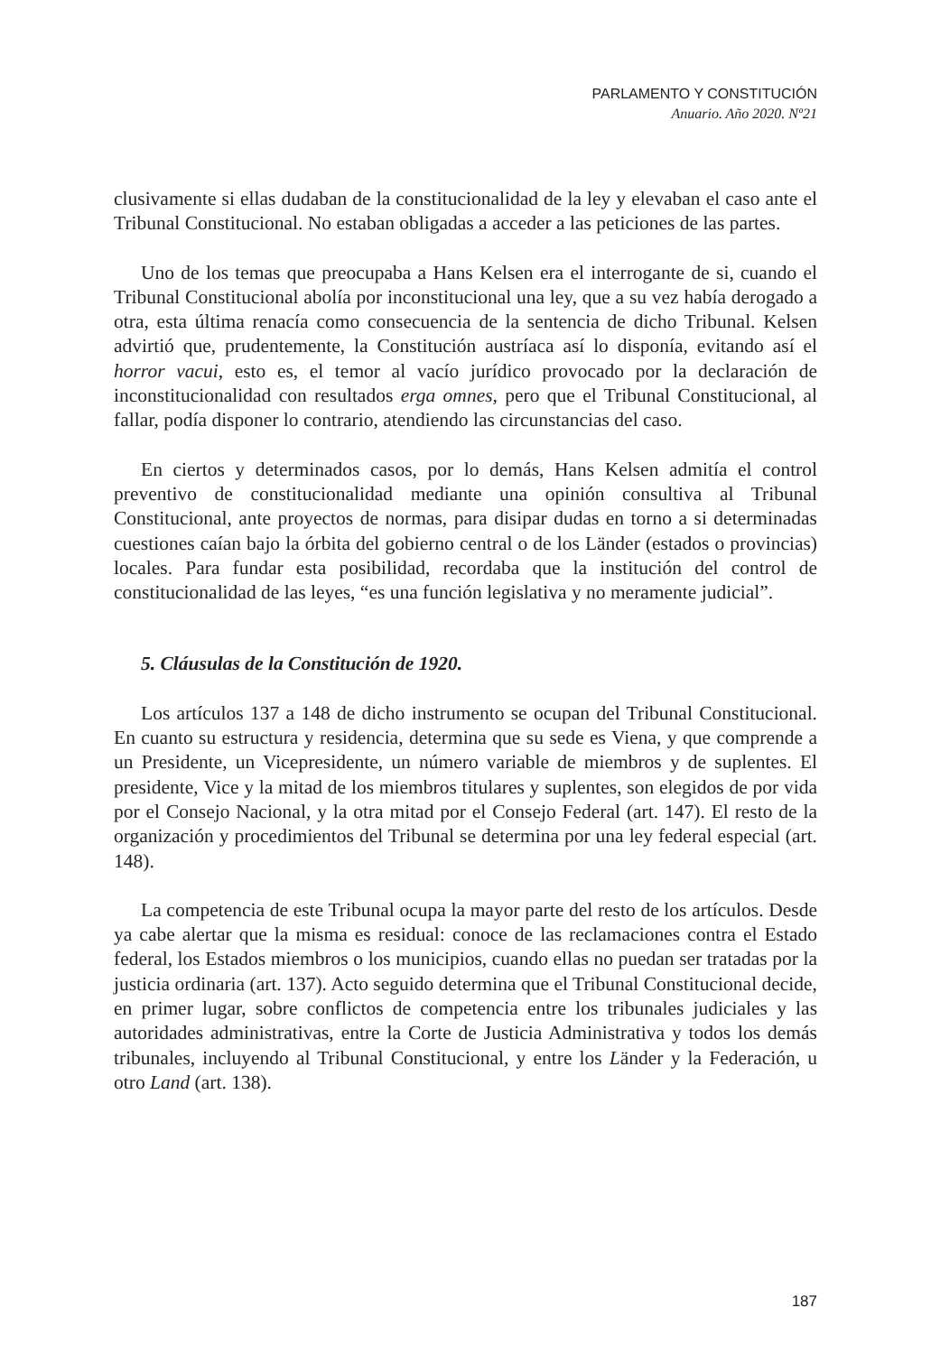PARLAMENTO Y CONSTITUCIÓN
Anuario. Año 2020. Nº21
clusivamente si ellas dudaban de la constitucionalidad de la ley y elevaban el caso ante el Tribunal Constitucional. No estaban obligadas a acceder a las peticiones de las partes.
Uno de los temas que preocupaba a Hans Kelsen era el interrogante de si, cuando el Tribunal Constitucional abolía por inconstitucional una ley, que a su vez había derogado a otra, esta última renacía como consecuencia de la sentencia de dicho Tribunal. Kelsen advirtió que, prudentemente, la Constitución austríaca así lo disponía, evitando así el horror vacui, esto es, el temor al vacío jurídico provocado por la declaración de inconstitucionalidad con resultados erga omnes, pero que el Tribunal Constitucional, al fallar, podía disponer lo contrario, atendiendo las circunstancias del caso.
En ciertos y determinados casos, por lo demás, Hans Kelsen admitía el control preventivo de constitucionalidad mediante una opinión consultiva al Tribunal Constitucional, ante proyectos de normas, para disipar dudas en torno a si determinadas cuestiones caían bajo la órbita del gobierno central o de los Länder (estados o provincias) locales. Para fundar esta posibilidad, recordaba que la institución del control de constitucionalidad de las leyes, “es una función legislativa y no meramente judicial”.
5. Cláusulas de la Constitución de 1920.
Los artículos 137 a 148 de dicho instrumento se ocupan del Tribunal Constitucional. En cuanto su estructura y residencia, determina que su sede es Viena, y que comprende a un Presidente, un Vicepresidente, un número variable de miembros y de suplentes. El presidente, Vice y la mitad de los miembros titulares y suplentes, son elegidos de por vida por el Consejo Nacional, y la otra mitad por el Consejo Federal (art. 147). El resto de la organización y procedimientos del Tribunal se determina por una ley federal especial (art. 148).
La competencia de este Tribunal ocupa la mayor parte del resto de los artículos. Desde ya cabe alertar que la misma es residual: conoce de las reclamaciones contra el Estado federal, los Estados miembros o los municipios, cuando ellas no puedan ser tratadas por la justicia ordinaria (art. 137). Acto seguido determina que el Tribunal Constitucional decide, en primer lugar, sobre conflictos de competencia entre los tribunales judiciales y las autoridades administrativas, entre la Corte de Justicia Administrativa y todos los demás tribunales, incluyendo al Tribunal Constitucional, y entre los Länder y la Federación, u otro Land (art. 138).
187